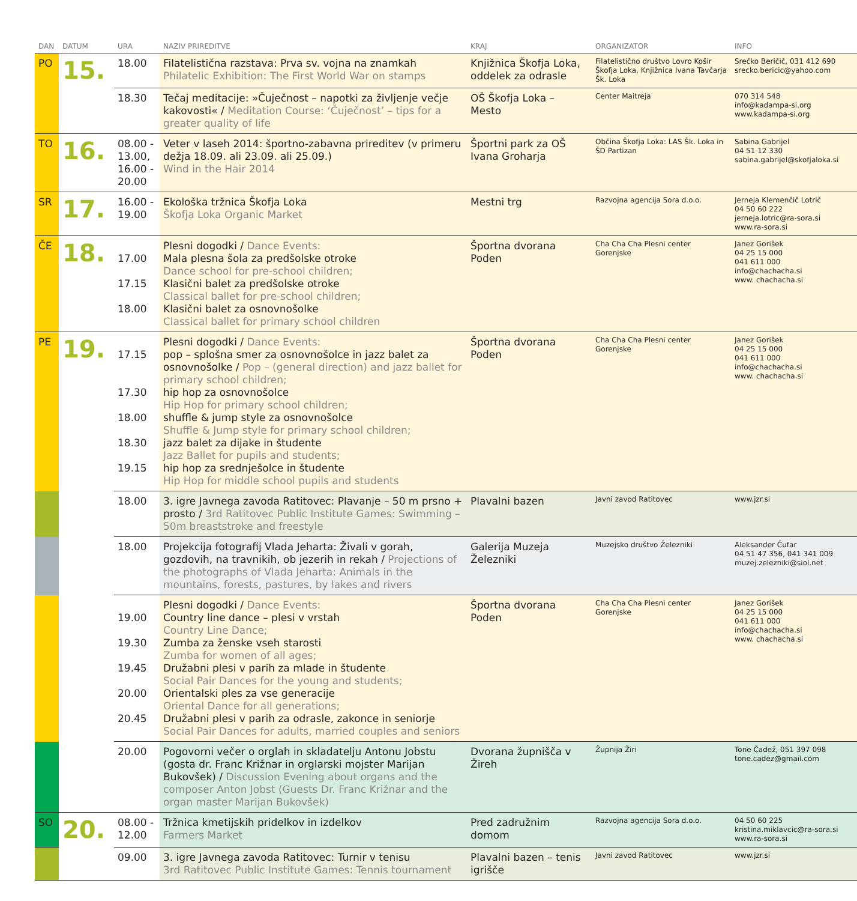| DAN | DATUM | URA | NAZIV PRIREDITVE | KRAJ | ORGANIZATOR | INFO |
| --- | --- | --- | --- | --- | --- | --- |
| PO | 15. | 18.00 | Filatelistična razstava: Prva sv. vojna na znamkah Philatelic Exhibition: The First World War on stamps | Knjižnica Škofja Loka, oddelek za odrasle | Filatelistično društvo Lovro Košir Škofja Loka, Knjižnica Ivana Tavčarja Šk. Loka | Srečko Beričič, 031 412 690 srecko.bericic@yahoo.com |
| | | 18.30 | Tečaj meditacije: »Čuječnost – napotki za življenje večje kakovosti« / Meditation Course: ‘Čuječnost’ – tips for a greater quality of life | OŠ Škofja Loka – Mesto | Center Maitreja | 070 314 548 info@kadampa-si.org www.kadampa-si.org |
| TO | 16. | 08.00 - 13.00, 16.00 - 20.00 | Veter v laseh 2014: športno-zabavna prireditev (v primeru dežja 18.09. ali 23.09. ali 25.09.) Wind in the Hair 2014 | Športni park za OŠ Ivana Groharja | Občina Škofja Loka: LAS Šk. Loka in ŠD Partizan | Sabina Gabrijel 04 51 12 330 sabina.gabrijel@skofjaloka.si |
| SR | 17. | 16.00 - 19.00 | Ekološka tržnica Škofja Loka Škofja Loka Organic Market | Mestni trg | Razvojna agencija Sora d.o.o. | Jerneja Klemenčič Lotrič 04 50 60 222 jerneja.lotric@ra-sora.si www.ra-sora.si |
| ČE | 18. | 17.00 17.15 18.00 | Plesni dogodki / Dance Events: Mala plesna šola za predšolske otroke Dance school for pre-school children; Klasični balet za predšolske otroke Classical ballet for pre-school children; Klasični balet za osnovnošolke Classical ballet for primary school children | Športna dvorana Poden | Cha Cha Cha Plesni center Gorenjske | Janez Gorišek 04 25 15 000 041 611 000 info@chachacha.si www. chachacha.si |
| PE | 19. | 17.15 17.30 18.00 18.30 19.15 | Plesni dogodki / Dance Events: pop – splošna smer za osnovnošolce in jazz balet za osnovnošolke / Pop – (general direction) and jazz ballet for primary school children; hip hop za osnovnošolce Hip Hop for primary school children; shuffle & jump style za osnovnošolce Shuffle & Jump style for primary school children; jazz balet za dijake in študente Jazz Ballet for pupils and students; hip hop za srednješolce in študente Hip Hop for middle school pupils and students | Športna dvorana Poden | Cha Cha Cha Plesni center Gorenjske | Janez Gorišek 04 25 15 000 041 611 000 info@chachacha.si www. chachacha.si |
| | | 18.00 | 3. igre Javnega zavoda Ratitovec: Plavanje – 50 m prsno + prosto / 3rd Ratitovec Public Institute Games: Swimming – 50m breaststroke and freestyle | Plavalni bazen | Javni zavod Ratitovec | www.jzr.si |
| | | 18.00 | Projekcija fotografij Vlada Jeharta: Živali v gorah, gozdovih, na travnikih, ob jezerih in rekah / Projections of the photographs of Vlada Jeharta: Animals in the mountains, forests, pastures, by lakes and rivers | Galerija Muzeja Železniki | Muzejsko društvo Železniki | Aleksander Čufar 04 51 47 356, 041 341 009 muzej.zelezniki@siol.net |
| | | 19.00 19.30 19.45 20.00 20.45 | Plesni dogodki / Dance Events: Country line dance – plesi v vrstah Country Line Dance; Zumba za ženske vseh starosti Zumba for women of all ages; Družabni plesi v parih za mlade in študente Social Pair Dances for the young and students; Orientalski ples za vse generacije Oriental Dance for all generations; Družabni plesi v parih za odrasle, zakonce in seniorje Social Pair Dances for adults, married couples and seniors | Športna dvorana Poden | Cha Cha Cha Plesni center Gorenjske | Janez Gorišek 04 25 15 000 041 611 000 info@chachacha.si www. chachacha.si |
| | | 20.00 | Pogovorni večer o orglah in skladatelju Antonu Jobstu (gosta dr. Franc Križnar in orglarski mojster Marijan Bukovšek) / Discussion Evening about organs and the composer Anton Jobst (Guests Dr. Franc Križnar and the organ master Marijan Bukovšek) | Dvorana župnišča v Žireh | Župnija Žiri | Tone Čadež, 051 397 098 tone.cadez@gmail.com |
| SO | 20. | 08.00 - 12.00 | Tržnica kmetijskih pridelkov in izdelkov Farmers Market | Pred zadružnim domom | Razvojna agencija Sora d.o.o. | 04 50 60 225 kristina.miklavcic@ra-sora.si www.ra-sora.si |
| | | 09.00 | 3. igre Javnega zavoda Ratitovec: Turnir v tenisu 3rd Ratitovec Public Institute Games: Tennis tournament | Plavalni bazen – tenis igrišče | Javni zavod Ratitovec | www.jzr.si |